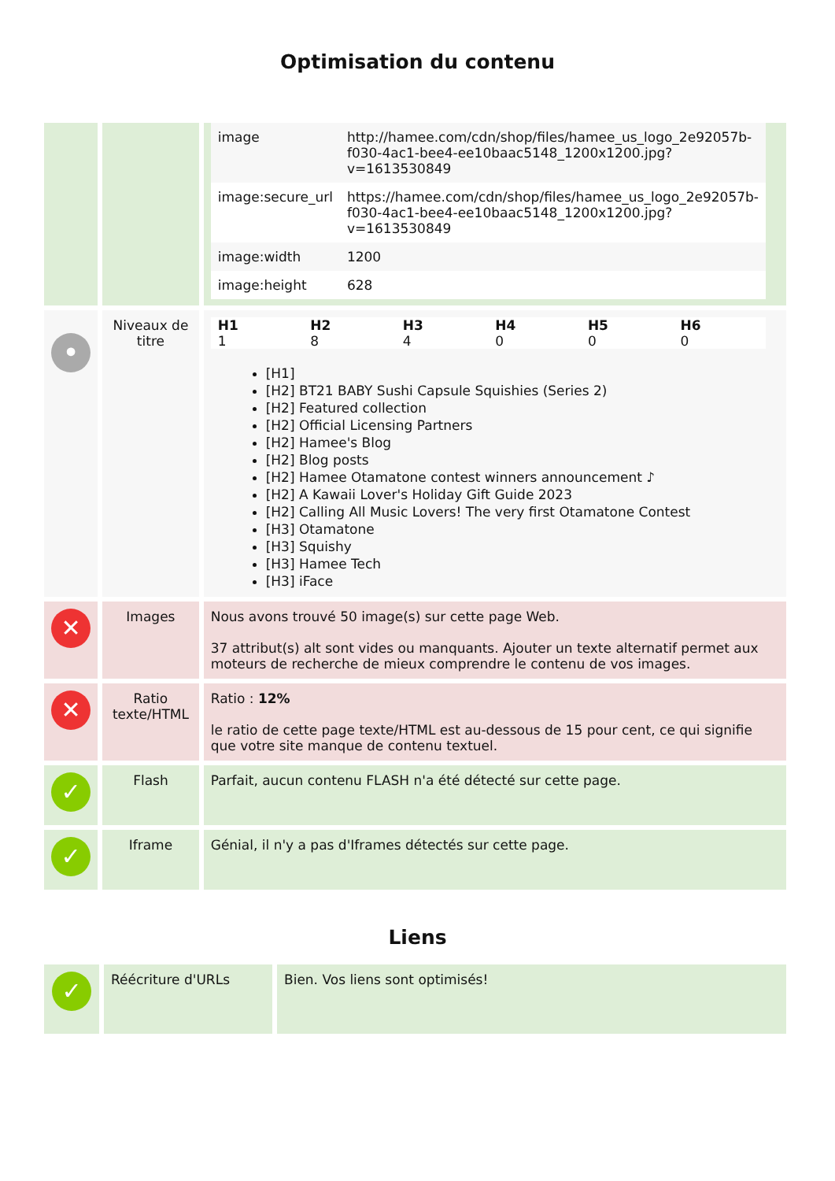Optimisation du contenu
| | | / image / http://hamee.com/cdn/shop/files/hamee_us_logo_2e92057b-f030-4ac1-bee4-ee10baac5148_1200x1200.jpg?v=1613530849 / / image:secure_url / https://hamee.com/cdn/shop/files/hamee_us_logo_2e92057b-f030-4ac1-bee4-ee10baac5148_1200x1200.jpg?v=1613530849 / / image:width / 1200 / / image:height / 628 / |
| • | Niveaux de titre | / H1 / H2 / H3 / H4 / H5 / H6 / / --- / --- / --- / --- / --- / --- / / 1 / 8 / 4 / 0 / 0 / 0 / [H1] [H2] BT21 BABY Sushi Capsule Squishies (Series 2) [H2] Featured collection [H2] Official Licensing Partners [H2] Hamee's Blog [H2] Blog posts [H2] Hamee Otamatone contest winners announcement ♪ [H2] A Kawaii Lover's Holiday Gift Guide 2023 [H2] Calling All Music Lovers! The very first Otamatone Contest [H3] Otamatone [H3] Squishy [H3] Hamee Tech [H3] iFace |
| ✕ | Images | Nous avons trouvé 50 image(s) sur cette page Web. 37 attribut(s) alt sont vides ou manquants. Ajouter un texte alternatif permet aux moteurs de recherche de mieux comprendre le contenu de vos images. |
| ✕ | Ratio texte/HTML | Ratio : 12% le ratio de cette page texte/HTML est au-dessous de 15 pour cent, ce qui signifie que votre site manque de contenu textuel. |
| ✓ | Flash | Parfait, aucun contenu FLASH n'a été détecté sur cette page. |
| ✓ | Iframe | Génial, il n'y a pas d'Iframes détectés sur cette page. |
Liens
| ✓ | Réécriture d'URLs | Bien. Vos liens sont optimisés! |